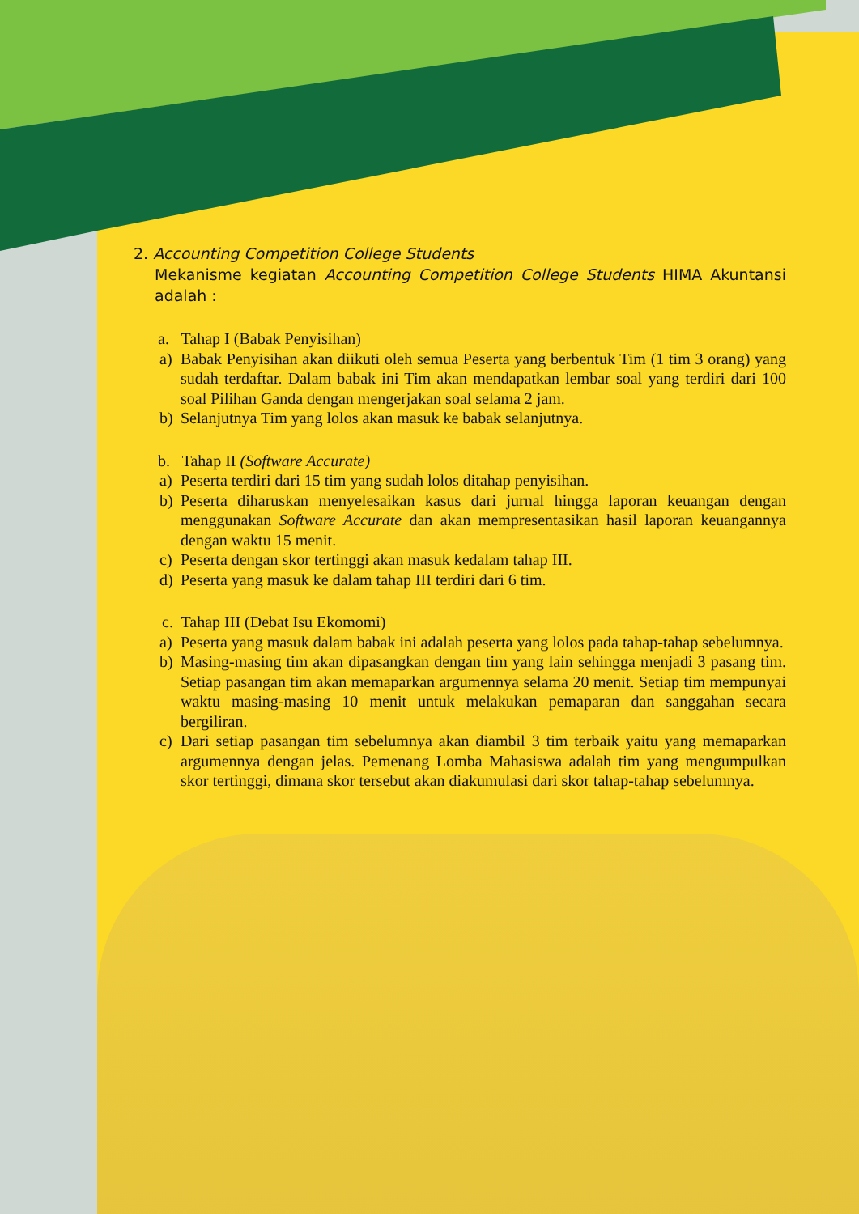2. Accounting Competition College Students
Mekanisme kegiatan Accounting Competition College Students HIMA Akuntansi adalah :
a. Tahap I (Babak Penyisihan)
a) Babak Penyisihan akan diikuti oleh semua Peserta yang berbentuk Tim (1 tim 3 orang) yang sudah terdaftar. Dalam babak ini Tim akan mendapatkan lembar soal yang terdiri dari 100 soal Pilihan Ganda dengan mengerjakan soal selama 2 jam.
b) Selanjutnya Tim yang lolos akan masuk ke babak selanjutnya.
b. Tahap II (Software Accurate)
a) Peserta terdiri dari 15 tim yang sudah lolos ditahap penyisihan.
b) Peserta diharuskan menyelesaikan kasus dari jurnal hingga laporan keuangan dengan menggunakan Software Accurate dan akan mempresentasikan hasil laporan keuangannya dengan waktu 15 menit.
c) Peserta dengan skor tertinggi akan masuk kedalam tahap III.
d) Peserta yang masuk ke dalam tahap III terdiri dari 6 tim.
c. Tahap III (Debat Isu Ekomomi)
a) Peserta yang masuk dalam babak ini adalah peserta yang lolos pada tahap-tahap sebelumnya.
b) Masing-masing tim akan dipasangkan dengan tim yang lain sehingga menjadi 3 pasang tim. Setiap pasangan tim akan memaparkan argumennya selama 20 menit. Setiap tim mempunyai waktu masing-masing 10 menit untuk melakukan pemaparan dan sanggahan secara bergiliran.
c) Dari setiap pasangan tim sebelumnya akan diambil 3 tim terbaik yaitu yang memaparkan argumennya dengan jelas. Pemenang Lomba Mahasiswa adalah tim yang mengumpulkan skor tertinggi, dimana skor tersebut akan diakumulasi dari skor tahap-tahap sebelumnya.